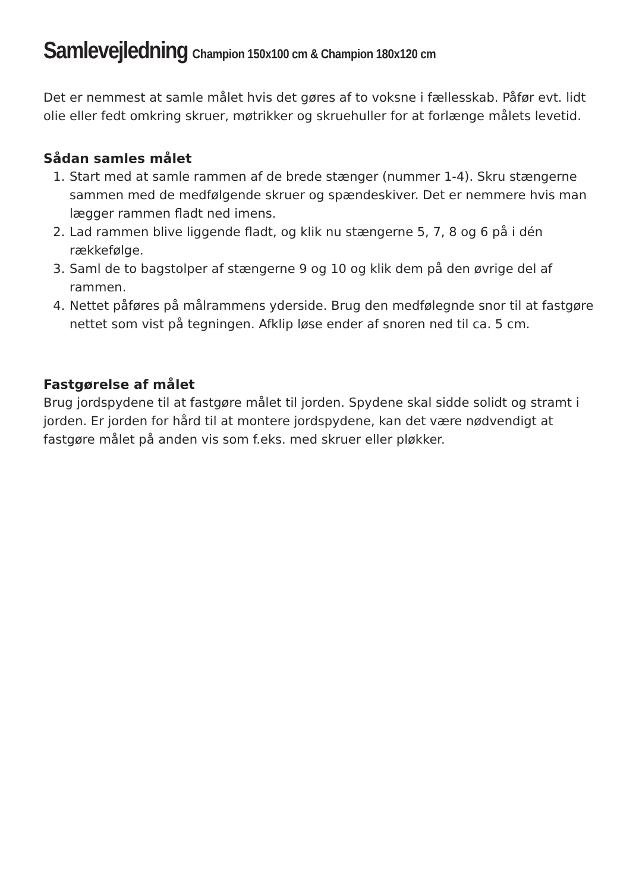Samlevejledning Champion 150x100 cm & Champion 180x120 cm
Det er nemmest at samle målet hvis det gøres af to voksne i fællesskab. Påfør evt. lidt olie eller fedt omkring skruer, møtrikker og skruehuller for at forlænge målets levetid.
Sådan samles målet
1. Start med at samle rammen af de brede stænger (nummer 1-4). Skru stængerne sammen med de medfølgende skruer og spændeskiver. Det er nemmere hvis man lægger rammen fladt ned imens.
2. Lad rammen blive liggende fladt, og klik nu stængerne 5, 7, 8 og 6 på i dén rækkefølge.
3. Saml de to bagstolper af stængerne 9 og 10 og klik dem på den øvrige del af rammen.
4. Nettet påføres på målrammens yderside. Brug den medfølegnde snor til at fastgøre nettet som vist på tegningen. Afklip løse ender af snoren ned til ca. 5 cm.
Fastgørelse af målet
Brug jordspydene til at fastgøre målet til jorden. Spydene skal sidde solidt og stramt i jorden. Er jorden for hård til at montere jordspydene, kan det være nødvendigt at fastgøre målet på anden vis som f.eks. med skruer eller pløkker.